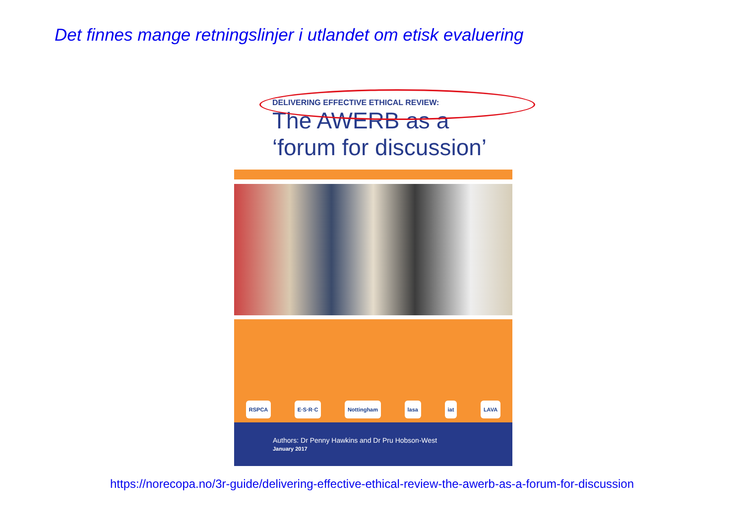Det finnes mange retningslinjer i utlandet om etisk evaluering
DELIVERING EFFECTIVE ETHICAL REVIEW:
The AWERB as a
‘forum for discussion’
RSPCA E·S·R·C Nottingham lasa iat LAVA
Authors: Dr Penny Hawkins and Dr Pru Hobson-West
January 2017
https://norecopa.no/3r-guide/delivering-effective-ethical-review-the-awerb-as-a-forum-for-discussion